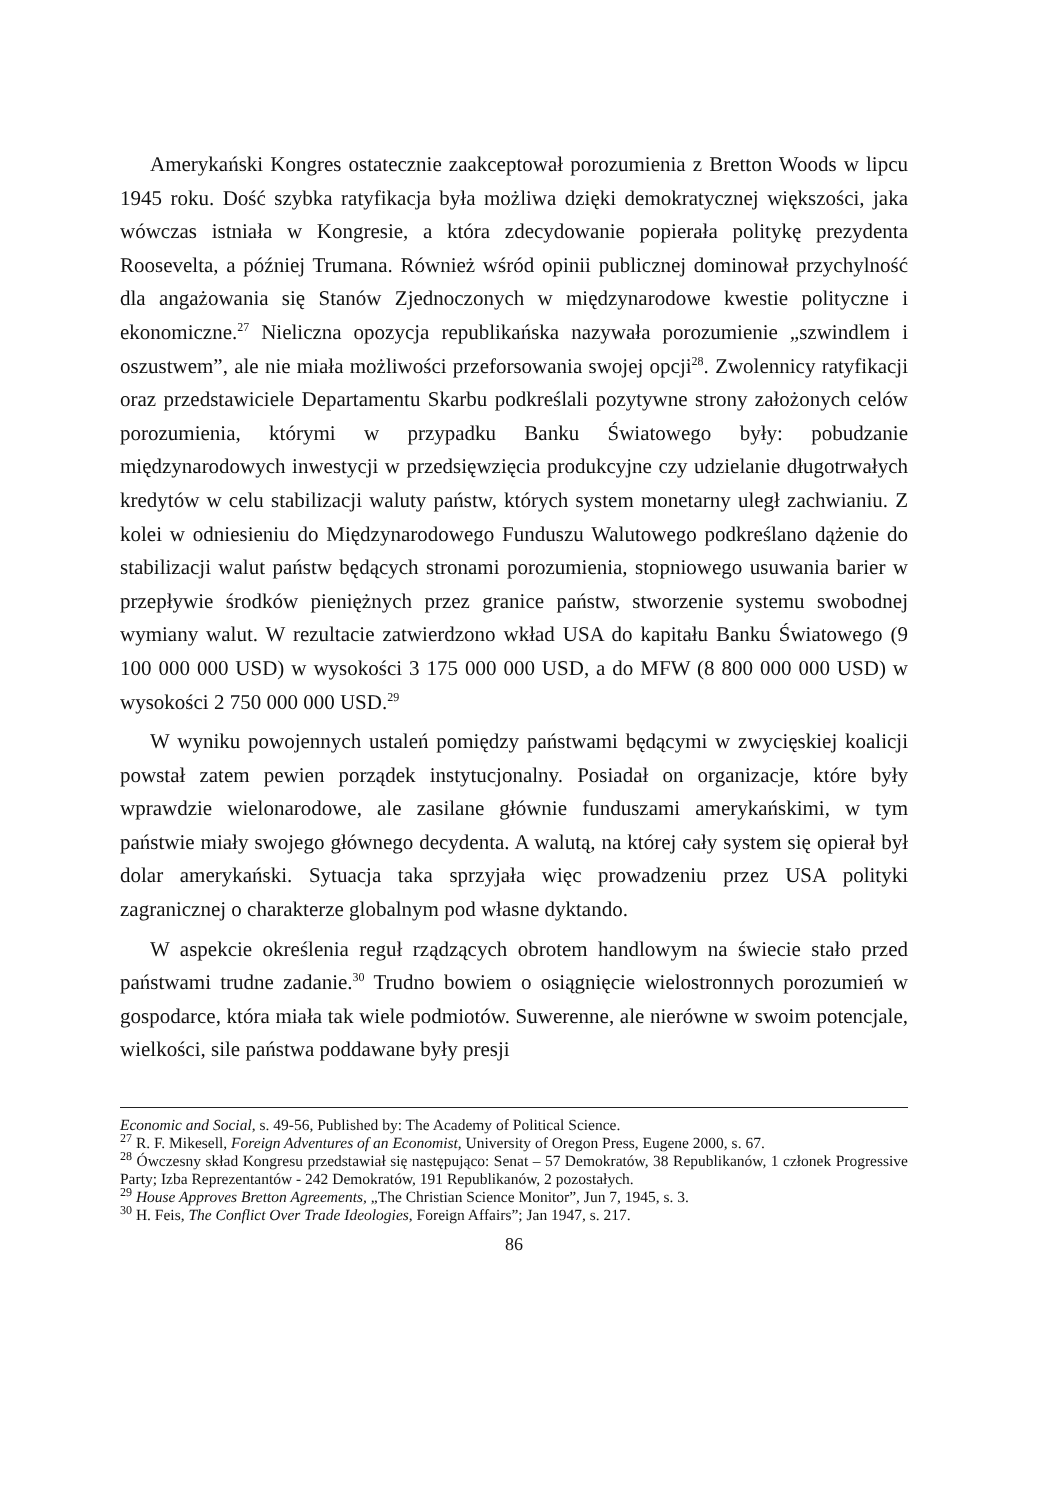Amerykański Kongres ostatecznie zaakceptował porozumienia z Bretton Woods w lipcu 1945 roku. Dość szybka ratyfikacja była możliwa dzięki demokratycznej większości, jaka wówczas istniała w Kongresie, a która zdecydowanie popierała politykę prezydenta Roosevelta, a później Trumana. Również wśród opinii publicznej dominował przychylność dla angażowania się Stanów Zjednoczonych w międzynarodowe kwestie polityczne i ekonomiczne.<sup>27</sup> Nieliczna opozycja republikańska nazywała porozumienie „szwindlem i oszustwem”, ale nie miała możliwości przeforsowania swojej opcji<sup>28</sup>. Zwolennicy ratyfikacji oraz przedstawiciele Departamentu Skarbu podkreślali pozytywne strony założonych celów porozumienia, którymi w przypadku Banku Światowego były: pobudzanie międzynarodowych inwestycji w przedsięwzięcia produkcyjne czy udzielanie długotrwałych kredytów w celu stabilizacji waluty państw, których system monetarny uległ zachwianiu. Z kolei w odniesieniu do Międzynarodowego Funduszu Walutowego podkreślano dążenie do stabilizacji walut państw będących stronami porozumienia, stopniowego usuwania barier w przepływie środków pieniężnych przez granice państw, stworzenie systemu swobodnej wymiany walut. W rezultacie zatwierdzono wkład USA do kapitału Banku Światowego (9 100 000 000 USD) w wysokości 3 175 000 000 USD, a do MFW (8 800 000 000 USD) w wysokości 2 750 000 000 USD.<sup>29</sup>
W wyniku powojennych ustaleń pomiędzy państwami będącymi w zwycięskiej koalicji powstał zatem pewien porządek instytucjonalny. Posiadał on organizacje, które były wprawdzie wielonarodowe, ale zasilane głównie funduszami amerykańskimi, w tym państwie miały swojego głównego decydenta. A walutą, na której cały system się opierał był dolar amerykański. Sytuacja taka sprzyjała więc prowadzeniu przez USA polityki zagranicznej o charakterze globalnym pod własne dyktando.
W aspekcie określenia reguł rządzących obrotem handlowym na świecie stało przed państwami trudne zadanie.<sup>30</sup> Trudno bowiem o osiągnięcie wielostronnych porozumień w gospodarce, która miała tak wiele podmiotów. Suwerenne, ale nierówne w swoim potencjale, wielkości, sile państwa poddawane były presji
Economic and Social, s. 49-56, Published by: The Academy of Political Science.
<sup>27</sup> R. F. Mikesell, Foreign Adventures of an Economist, University of Oregon Press, Eugene 2000, s. 67.
<sup>28</sup> Ówczesny skład Kongresu przedstawiał się następująco: Senat – 57 Demokratów, 38 Republikanów, 1 członek Progressive Party; Izba Reprezentantów - 242 Demokratów, 191 Republikanów, 2 pozostałych.
<sup>29</sup> House Approves Bretton Agreements, „The Christian Science Monitor”, Jun 7, 1945, s. 3.
<sup>30</sup> H. Feis, The Conflict Over Trade Ideologies, Foreign Affairs”; Jan 1947, s. 217.
86